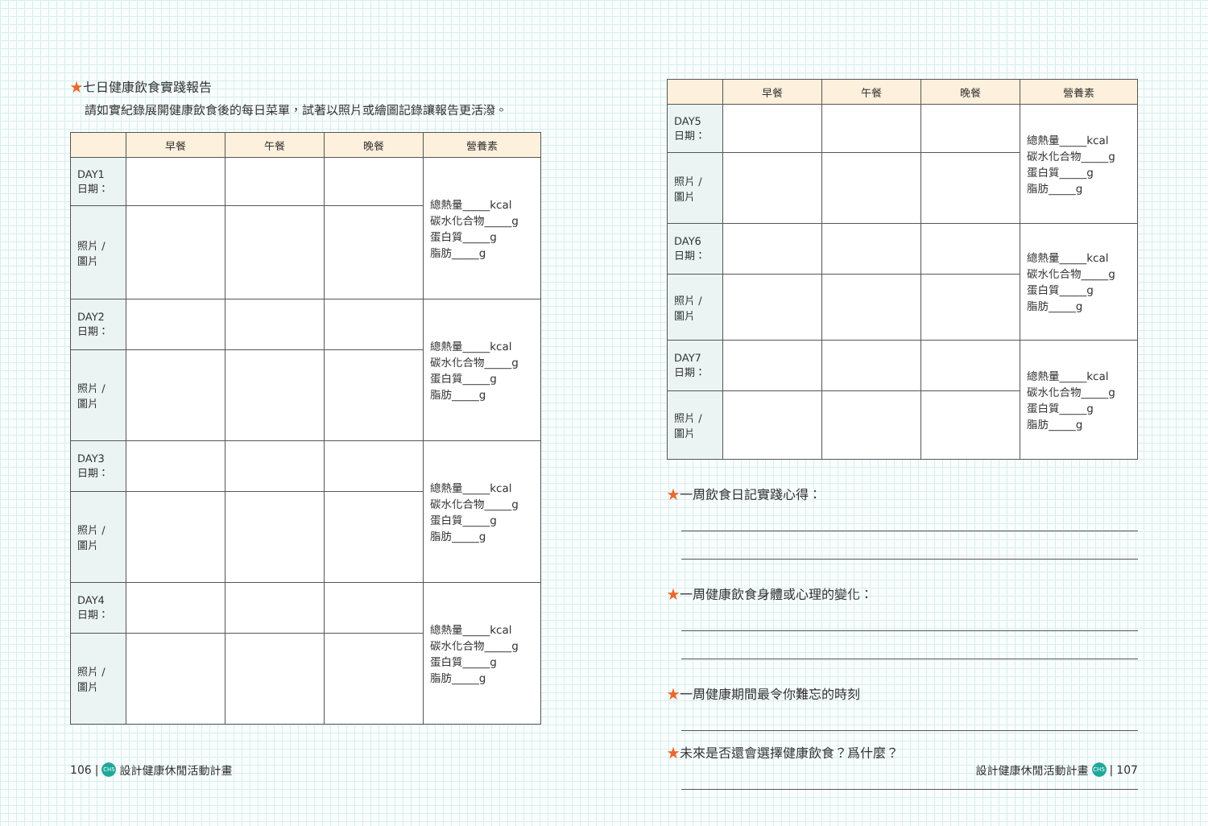★七日健康飲食實踐報告
請如實紀錄展開健康飲食後的每日菜單，試著以照片或繪圖記錄讓報告更活潑。
| | 早餐 | 午餐 | 晚餐 | 營養素 |
| --- | --- | --- | --- | --- |
| DAY1 日期： | | | | 總熱量_____kcal 碳水化合物_____g 蛋白質_____g 脂肪_____g |
| 照片 / 圖片 | | | | |
| DAY2 日期： | | | | 總熱量_____kcal 碳水化合物_____g 蛋白質_____g 脂肪_____g |
| 照片 / 圖片 | | | | |
| DAY3 日期： | | | | 總熱量_____kcal 碳水化合物_____g 蛋白質_____g 脂肪_____g |
| 照片 / 圖片 | | | | |
| DAY4 日期： | | | | 總熱量_____kcal 碳水化合物_____g 蛋白質_____g 脂肪_____g |
| 照片 / 圖片 | | | | |
106 | CH5 設計健康休閒活動計畫
| | 早餐 | 午餐 | 晚餐 | 營養素 |
| --- | --- | --- | --- | --- |
| DAY5 日期： | | | | 總熱量_____kcal 碳水化合物_____g 蛋白質_____g 脂肪_____g |
| 照片 / 圖片 | | | | |
| DAY6 日期： | | | | 總熱量_____kcal 碳水化合物_____g 蛋白質_____g 脂肪_____g |
| 照片 / 圖片 | | | | |
| DAY7 日期： | | | | 總熱量_____kcal 碳水化合物_____g 蛋白質_____g 脂肪_____g |
| 照片 / 圖片 | | | | |
★一周飲食日記實踐心得：
★一周健康飲食身體或心理的變化：
★一周健康期間最令你難忘的時刻
★未來是否還會選擇健康飲食？爲什麼？
設計健康休閒活動計畫 CH5 | 107